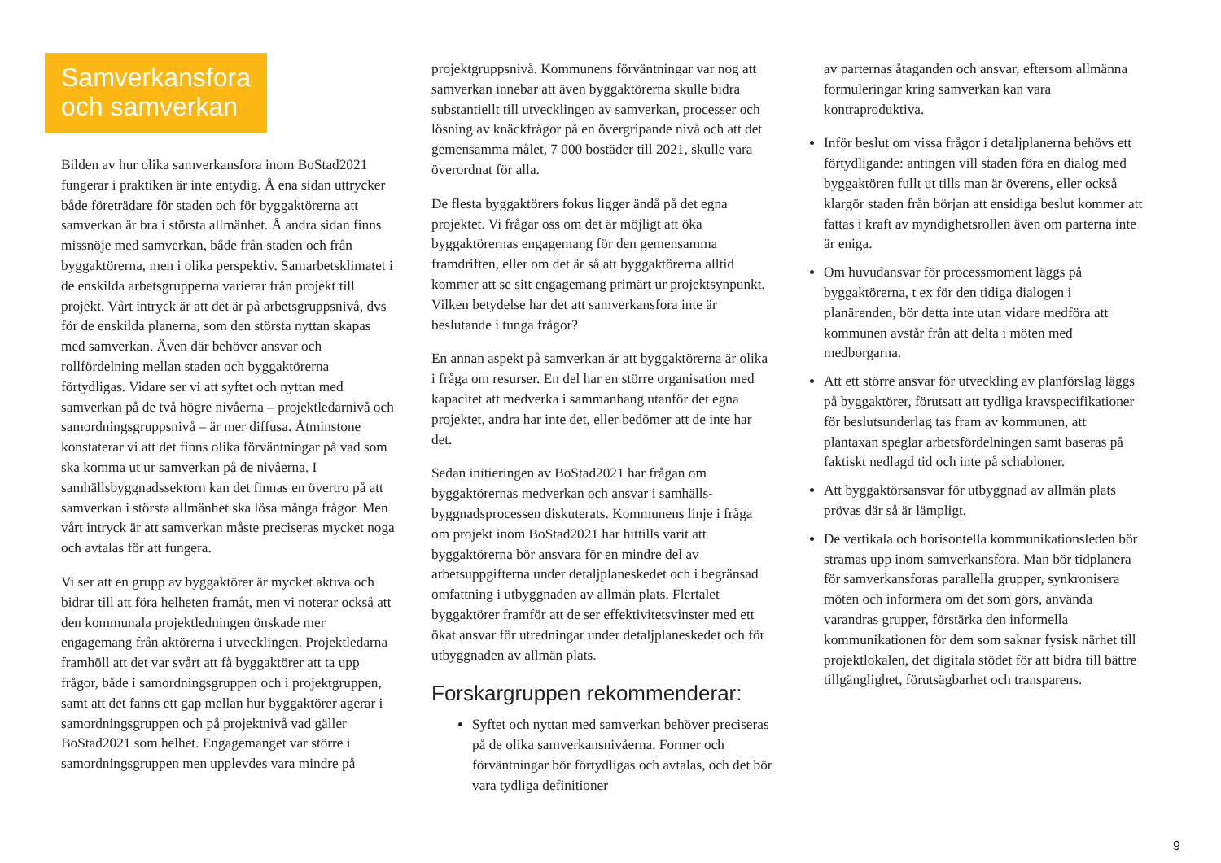Samverkansfora och samverkan
Bilden av hur olika samverkansfora inom BoStad2021 fungerar i praktiken är inte entydig. Å ena sidan uttrycker både företrädare för staden och för bygg­aktörerna att samverkan är bra i största allmänhet. Å andra sidan finns missnöje med samverkan, både från staden och från byggaktörerna, men i olika perspektiv. Samarbetsklimatet i de enskilda arbetsgrupperna varierar från projekt till projekt. Vårt intryck är att det är på arbetsgruppsnivå, dvs för de enskilda planerna, som den största nyttan skapas med samverkan. Även där behöver ansvar och rollfördelning mellan staden och byggaktörerna förtydligas. Vidare ser vi att syftet och nyttan med samverkan på de två högre nivåerna – projektledarnivå och samordningsgruppsnivå – är mer diffusa. Åtminstone konstaterar vi att det finns olika förväntningar på vad som ska komma ut ur samverkan på de nivåerna. I samhällsbyggnadssektorn kan det finnas en övertro på att samverkan i största allmänhet ska lösa många frågor. Men vårt intryck är att samverkan måste preciseras mycket noga och avtalas för att fungera.
Vi ser att en grupp av byggaktörer är mycket aktiva och bidrar till att föra helheten framåt, men vi noterar också att den kommunala projektledningen önskade mer engagemang från aktörerna i utvecklingen. Projektledarna framhöll att det var svårt att få byggaktörer att ta upp frågor, både i samordningsgruppen och i projektgruppen, samt att det fanns ett gap mellan hur byggaktörer agerar i samordningsgruppen och på projektnivå vad gäller BoStad2021 som helhet. Engagemanget var större i samordningsgruppen men upplevdes vara mindre på
projektgruppsnivå. Kommunens förväntningar var nog att samverkan innebar att även byggaktörerna skulle bidra substantiellt till utvecklingen av sam­verkan, processer och lösning av knäckfrågor på en övergripande nivå och att det gemensamma målet, 7 000 bostäder till 2021, skulle vara överordnat för alla.
De flesta byggaktörers fokus ligger ändå på det egna projektet. Vi frågar oss om det är möjligt att öka byggaktörernas engagemang för den gemensamma framdriften, eller om det är så att byggaktörerna alltid kommer att se sitt engagemang primärt ur projektsynpunkt. Vilken betydelse har det att samverkansfora inte är beslutande i tunga frågor?
En annan aspekt på samverkan är att byggaktörerna är olika i fråga om resurser. En del har en större organisation med kapacitet att medverka i sammanhang utanför det egna projektet, andra har inte det, eller bedömer att de inte har det.
Sedan initieringen av BoStad2021 har frågan om byggaktörernas medverkan och ansvar i samhälls­byggnadsprocessen diskuterats. Kommunens linje i fråga om projekt inom BoStad2021 har hittills varit att byggaktörerna bör ansvara för en mindre del av arbetsuppgifterna under detaljplaneskedet och i begränsad omfattning i utbyggnaden av allmän plats. Flertalet byggaktörer framför att de ser effektivitets­vinster med ett ökat ansvar för utredningar under detaljplaneskedet och för utbyggnaden av allmän plats.
Forskargruppen rekommenderar:
Syftet och nyttan med samverkan behöver preciseras på de olika samverkansnivåerna. Former och förväntningar bör förtydligas och avtalas, och det bör vara tydliga definitioner
av parternas åtaganden och ansvar, eftersom allmänna formuleringar kring samverkan kan vara kontraproduktiva.
Inför beslut om vissa frågor i detaljplanerna behövs ett förtydligande: antingen vill staden föra en dialog med byggaktören fullt ut tills man är överens, eller också klargör staden från början att ensidiga beslut kommer att fattas i kraft av myndighetsrollen även om parterna inte är eniga.
Om huvudansvar för processmoment läggs på byggaktörerna, t ex för den tidiga dialogen i planärenden, bör detta inte utan vidare medföra att kommunen avstår från att delta i möten med medborgarna.
Att ett större ansvar för utveckling av planförslag läggs på byggaktörer, förutsatt att tydliga kravspecifikationer för beslutsunderlag tas fram av kommunen, att plantaxan speglar arbetsfördelningen samt baseras på faktiskt nedlagd tid och inte på schabloner.
Att byggaktörsansvar för utbyggnad av allmän plats prövas där så är lämpligt.
De vertikala och horisontella kommunikationsleden bör stramas upp inom samverkansfora. Man bör tidplanera för samverkansforas parallella grupper, synkronisera möten och informera om det som görs, använda varandras grupper, förstärka den informella kommunikationen för dem som saknar fysisk närhet till projektlokalen, det digitala stödet för att bidra till bättre tillgänglighet, förutsägbarhet och transparens.
9